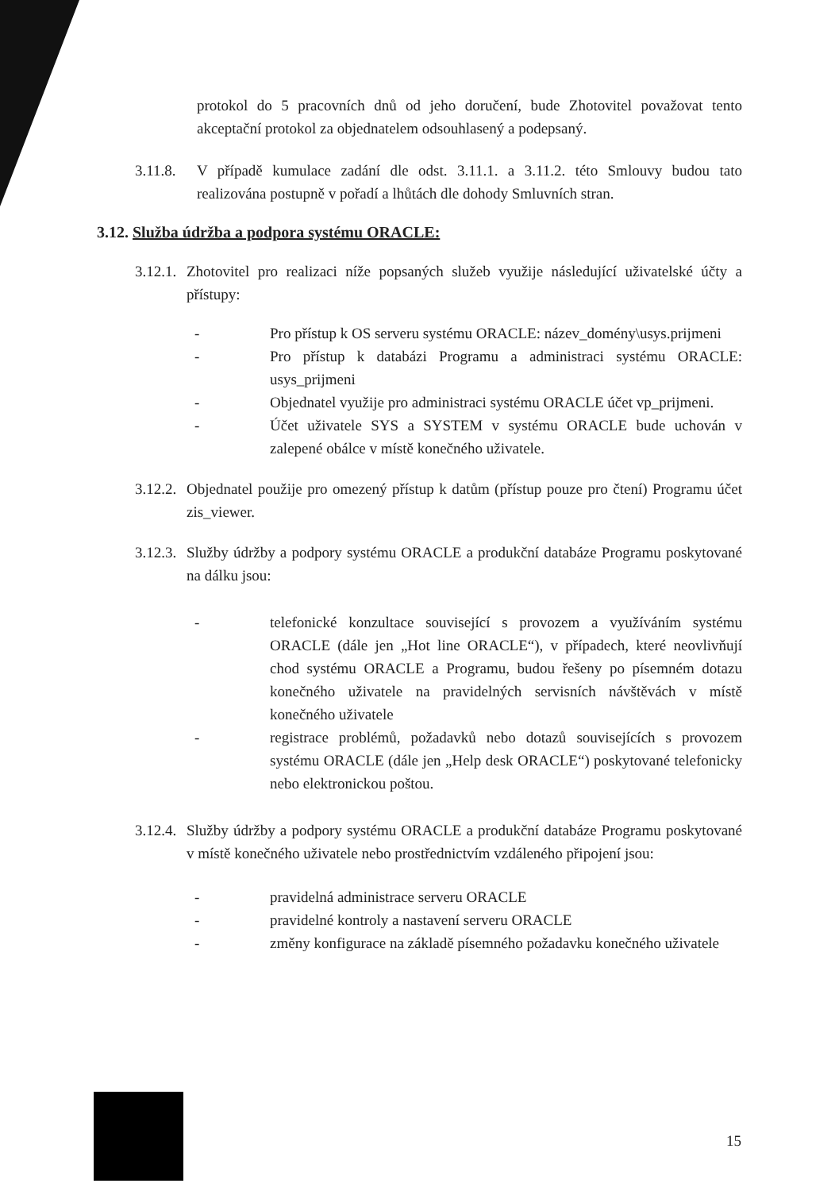protokol do 5 pracovních dnů od jeho doručení, bude Zhotovitel považovat tento akceptační protokol za objednatelem odsouhlasený a podepsaný.
3.11.8. V případě kumulace zadání dle odst. 3.11.1. a 3.11.2. této Smlouvy budou tato realizována postupně v pořadí a lhůtách dle dohody Smluvních stran.
3.12. Služba údržba a podpora systému ORACLE:
3.12.1. Zhotovitel pro realizaci níže popsaných služeb využije následující uživatelské účty a přístupy:
- Pro přístup k OS serveru systému ORACLE: název_domény\usys.prijmeni
- Pro přístup k databázi Programu a administraci systému ORACLE: usys_prijmeni
- Objednatel využije pro administraci systému ORACLE účet vp_prijmeni.
- Účet uživatele SYS a SYSTEM v systému ORACLE bude uchován v zalepené obálce v místě konečného uživatele.
3.12.2. Objednatel použije pro omezený přístup k datům (přístup pouze pro čtení) Programu účet zis_viewer.
3.12.3. Služby údržby a podpory systému ORACLE a produkční databáze Programu poskytované na dálku jsou:
- telefonické konzultace související s provozem a využíváním systému ORACLE (dále jen „Hot line ORACLE“), v případech, které neovlivňují chod systému ORACLE a Programu, budou řešeny po písemném dotazu konečného uživatele na pravidelných servisních návštěvách v místě konečného uživatele
- registrace problémů, požadavků nebo dotazů souvisejících s provozem systému ORACLE (dále jen „Help desk ORACLE“) poskytované telefonicky nebo elektronickou poštou.
3.12.4. Služby údržby a podpory systému ORACLE a produkční databáze Programu poskytované v místě konečného uživatele nebo prostřednictvím vzdáleného připojení jsou:
- pravidelná administrace serveru ORACLE
- pravidelné kontroly a nastavení serveru ORACLE
- změny konfigurace na základě písemného požadavku konečného uživatele
15